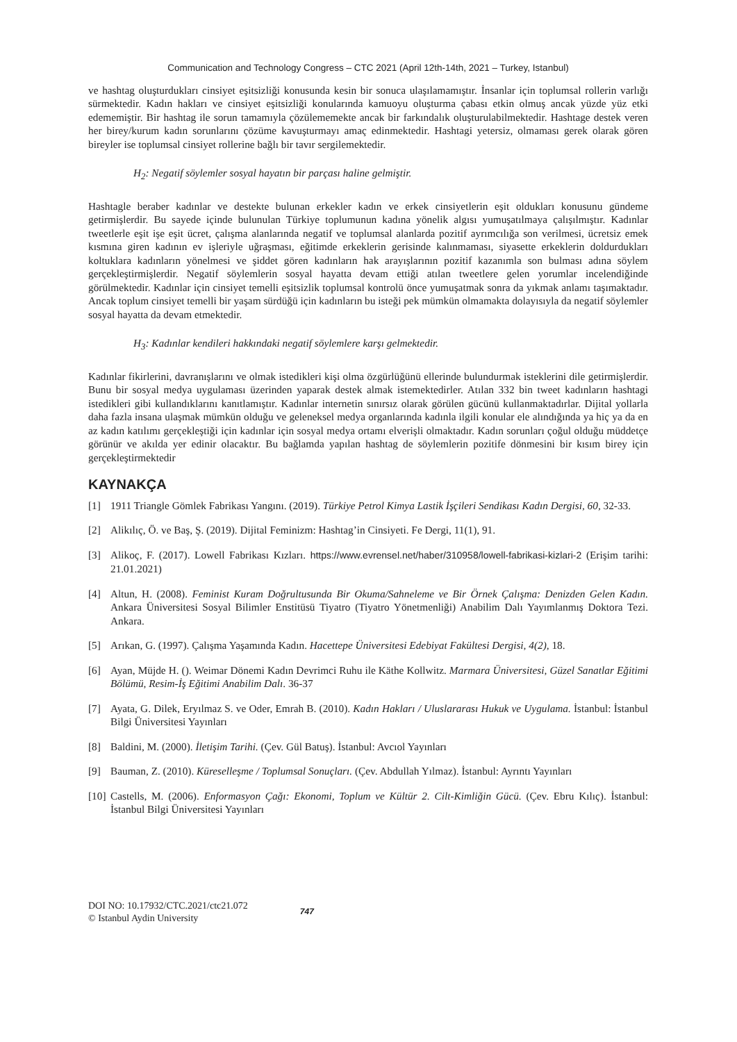Communication and Technology Congress – CTC 2021 (April 12th-14th, 2021 – Turkey, Istanbul)
ve hashtag oluşturdukları cinsiyet eşitsizliği konusunda kesin bir sonuca ulaşılamamıştır. İnsanlar için toplumsal rollerin varlığı sürmektedir. Kadın hakları ve cinsiyet eşitsizliği konularında kamuoyu oluşturma çabası etkin olmuş ancak yüzde yüz etki edememiştir. Bir hashtag ile sorun tamamıyla çözülememekte ancak bir farkındalık oluşturulabilmektedir. Hashtage destek veren her birey/kurum kadın sorunlarını çözüme kavuşturmayı amaç edinmektedir. Hashtagi yetersiz, olmaması gerek olarak gören bireyler ise toplumsal cinsiyet rollerine bağlı bir tavır sergilemektedir.
H<sub>2</sub>: Negatif söylemler sosyal hayatın bir parçası haline gelmiştir.
Hashtagle beraber kadınlar ve destekte bulunan erkekler kadın ve erkek cinsiyetlerin eşit oldukları konusunu gündeme getirmişlerdir. Bu sayede içinde bulunulan Türkiye toplumunun kadına yönelik algısı yumuşatılmaya çalışılmıştır. Kadınlar tweetlerle eşit işe eşit ücret, çalışma alanlarında negatif ve toplumsal alanlarda pozitif ayrımcılığa son verilmesi, ücretsiz emek kısmına giren kadının ev işleriyle uğraşması, eğitimde erkeklerin gerisinde kalınmaması, siyasette erkeklerin doldurdukları koltuklara kadınların yönelmesi ve şiddet gören kadınların hak arayışlarının pozitif kazanımla son bulması adına söylem gerçekleştirmişlerdir. Negatif söylemlerin sosyal hayatta devam ettiği atılan tweetlere gelen yorumlar incelendiğinde görülmektedir. Kadınlar için cinsiyet temelli eşitsizlik toplumsal kontrolü önce yumuşatmak sonra da yıkmak anlamı taşımaktadır. Ancak toplum cinsiyet temelli bir yaşam sürdüğü için kadınların bu isteği pek mümkün olmamakta dolayısıyla da negatif söylemler sosyal hayatta da devam etmektedir.
H<sub>3</sub>: Kadınlar kendileri hakkındaki negatif söylemlere karşı gelmektedir.
Kadınlar fikirlerini, davranışlarını ve olmak istedikleri kişi olma özgürlüğünü ellerinde bulundurmak isteklerini dile getirmişlerdir. Bunu bir sosyal medya uygulaması üzerinden yaparak destek almak istemektedirler. Atılan 332 bin tweet kadınların hashtagi istedikleri gibi kullandıklarını kanıtlamıştır. Kadınlar internetin sınırsız olarak görülen gücünü kullanmaktadırlar. Dijital yollarla daha fazla insana ulaşmak mümkün olduğu ve geleneksel medya organlarında kadınla ilgili konular ele alındığında ya hiç ya da en az kadın katılımı gerçekleştiği için kadınlar için sosyal medya ortamı elverişli olmaktadır. Kadın sorunları çoğul olduğu müddetçe görünür ve akılda yer edinir olacaktır. Bu bağlamda yapılan hashtag de söylemlerin pozitife dönmesini bir kısım birey için gerçekleştirmektedir
KAYNAKÇA
[1] 1911 Triangle Gömlek Fabrikası Yangını. (2019). Türkiye Petrol Kimya Lastik İşçileri Sendikası Kadın Dergisi, 60, 32-33.
[2] Alikılıç, Ö. ve Baş, Ş. (2019). Dijital Feminizm: Hashtag’in Cinsiyeti. Fe Dergi, 11(1), 91.
[3] Alikoç, F. (2017). Lowell Fabrikası Kızları. https://www.evrensel.net/haber/310958/lowell-fabrikasi-kizlari-2 (Erişim tarihi: 21.01.2021)
[4] Altun, H. (2008). Feminist Kuram Doğrultusunda Bir Okuma/Sahneleme ve Bir Örnek Çalışma: Denizden Gelen Kadın. Ankara Üniversitesi Sosyal Bilimler Enstitüsü Tiyatro (Tiyatro Yönetmenliği) Anabilim Dalı Yayımlanmış Doktora Tezi. Ankara.
[5] Arıkan, G. (1997). Çalışma Yaşamında Kadın. Hacettepe Üniversitesi Edebiyat Fakültesi Dergisi, 4(2), 18.
[6] Ayan, Müjde H. (). Weimar Dönemi Kadın Devrimci Ruhu ile Käthe Kollwitz. Marmara Üniversitesi, Güzel Sanatlar Eğitimi Bölümü, Resim-İş Eğitimi Anabilim Dalı. 36-37
[7] Ayata, G. Dilek, Eryılmaz S. ve Oder, Emrah B. (2010). Kadın Hakları / Uluslararası Hukuk ve Uygulama. İstanbul: İstanbul Bilgi Üniversitesi Yayınları
[8] Baldini, M. (2000). İletişim Tarihi. (Çev. Gül Batuş). İstanbul: Avcıol Yayınları
[9] Bauman, Z. (2010). Küreselleşme / Toplumsal Sonuçları. (Çev. Abdullah Yılmaz). İstanbul: Ayrıntı Yayınları
[10] Castells, M. (2006). Enformasyon Çağı: Ekonomi, Toplum ve Kültür 2. Cilt-Kimliğin Gücü. (Çev. Ebru Kılıç). İstanbul: İstanbul Bilgi Üniversitesi Yayınları
DOI NO: 10.17932/CTC.2021/ctc21.072
© Istanbul Aydin University
747